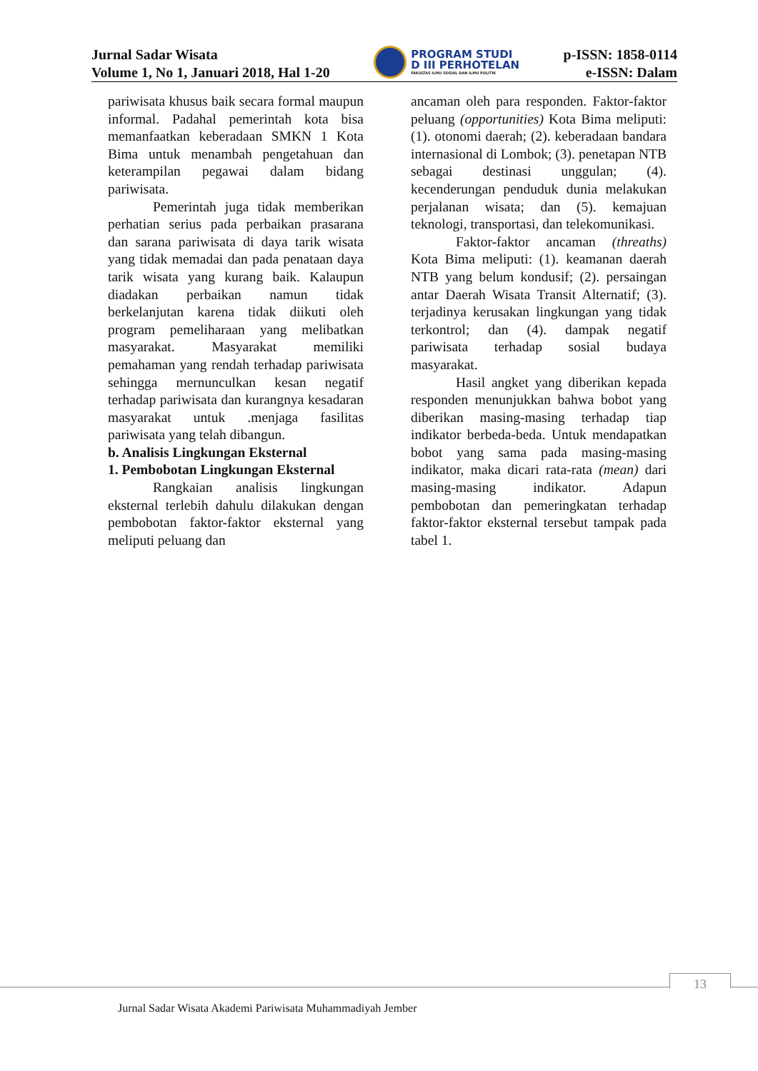Jurnal Sadar Wisata
Volume 1, No 1, Januari 2018, Hal 1-20
PROGRAM STUDI
D III PERHOTELAN
FAKULTAS ILMU SOSIAL DAN ILMU POLITIK
p-ISSN: 1858-0114
e-ISSN: Dalam
pariwisata khusus baik secara formal maupun informal. Padahal pemerintah kota bisa memanfaatkan keberadaan SMKN 1 Kota Bima untuk menambah pengetahuan dan keterampilan pegawai dalam bidang pariwisata.
Pemerintah juga tidak memberikan perhatian serius pada perbaikan prasarana dan sarana pariwisata di daya tarik wisata yang tidak memadai dan pada penataan daya tarik wisata yang kurang baik. Kalaupun diadakan perbaikan namun tidak berkelanjutan karena tidak diikuti oleh program pemeliharaan yang melibatkan masyarakat. Masyarakat memiliki pemahaman yang rendah terhadap pariwisata sehingga mernunculkan kesan negatif terhadap pariwisata dan kurangnya kesadaran masyarakat untuk .menjaga fasilitas pariwisata yang telah dibangun.
b. Analisis Lingkungan Eksternal
1. Pembobotan Lingkungan Eksternal
Rangkaian analisis lingkungan eksternal terlebih dahulu dilakukan dengan pembobotan faktor-faktor eksternal yang meliputi peluang dan
ancaman oleh para responden. Faktor-faktor peluang (opportunities) Kota Bima meliputi: (1). otonomi daerah; (2). keberadaan bandara internasional di Lombok; (3). penetapan NTB sebagai destinasi unggulan; (4). kecenderungan penduduk dunia melakukan perjalanan wisata; dan (5). kemajuan teknologi, transportasi, dan telekomunikasi.
Faktor-faktor ancaman (threaths) Kota Bima meliputi: (1). keamanan daerah NTB yang belum kondusif; (2). persaingan antar Daerah Wisata Transit Alternatif; (3). terjadinya kerusakan lingkungan yang tidak terkontrol; dan (4). dampak negatif pariwisata terhadap sosial budaya masyarakat.
Hasil angket yang diberikan kepada responden menunjukkan bahwa bobot yang diberikan masing-masing terhadap tiap indikator berbeda-beda. Untuk mendapatkan bobot yang sama pada masing-masing indikator, maka dicari rata-rata (mean) dari masing-masing indikator. Adapun pembobotan dan pemeringkatan terhadap faktor-faktor eksternal tersebut tampak pada tabel 1.
13
Jurnal Sadar Wisata Akademi Pariwisata Muhammadiyah Jember